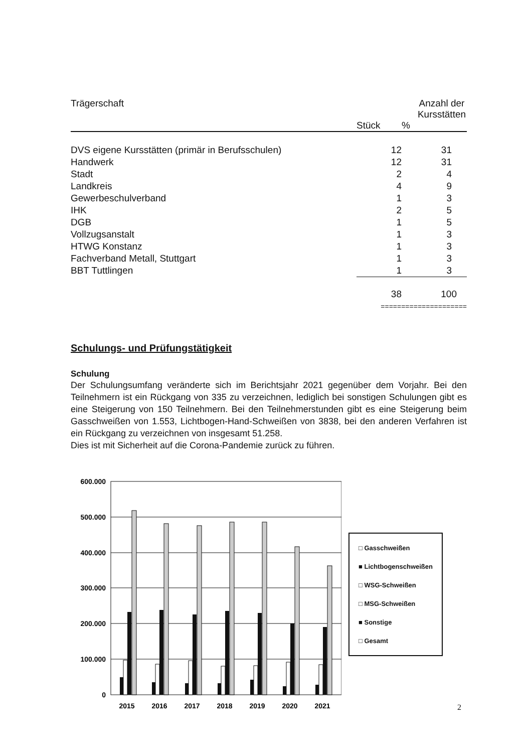| Trägerschaft | Anzahl der Kursstätten | |
| --- | --- | --- |
| | Stück | % |
| DVS eigene Kursstätten (primär in Berufsschulen) | 12 | 31 |
| Handwerk | 12 | 31 |
| Stadt | 2 | 4 |
| Landkreis | 4 | 9 |
| Gewerbeschulverband | 1 | 3 |
| IHK | 2 | 5 |
| DGB | 1 | 5 |
| Vollzugsanstalt | 1 | 3 |
| HTWG Konstanz | 1 | 3 |
| Fachverband Metall, Stuttgart | 1 | 3 |
| BBT Tuttlingen | 1 | 3 |
| | 38 | 100 |
| | ===================== | |
Schulungs- und Prüfungstätigkeit
Schulung
Der Schulungsumfang veränderte sich im Berichtsjahr 2021 gegenüber dem Vorjahr. Bei den Teilnehmern ist ein Rückgang von 335 zu verzeichnen, lediglich bei sonstigen Schulungen gibt es eine Steigerung von 150 Teilnehmern. Bei den Teilnehmerstunden gibt es eine Steigerung beim Gasschweißen von 1.553, Lichtbogen-Hand-Schweißen von 3838, bei den anderen Verfahren ist ein Rückgang zu verzeichnen von insgesamt 51.258.
Dies ist mit Sicherheit auf die Corona-Pandemie zurück zu führen.
600.000
500.000
400.000
300.000
200.000
100.000
0
2015
2016
2017
2018
2019
2020
2021
□ Gasschweißen
■ Lichtbogenschweißen
□ WSG-Schweißen
□ MSG-Schweißen
■ Sonstige
□ Gesamt
2